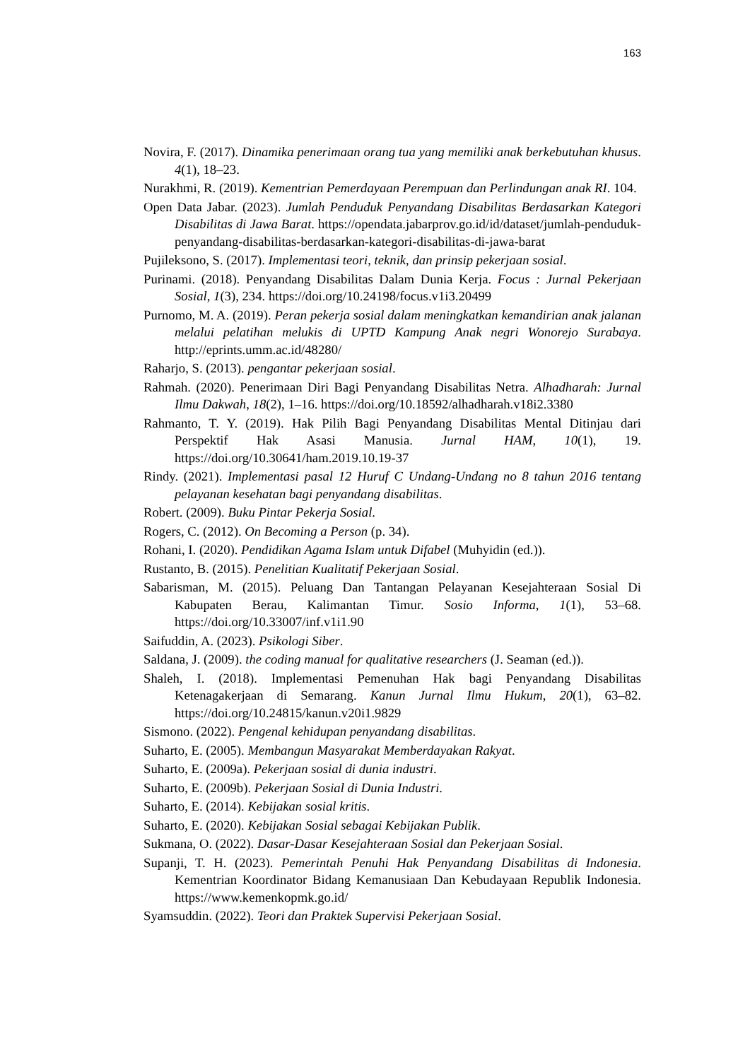163
Novira, F. (2017). Dinamika penerimaan orang tua yang memiliki anak berkebutuhan khusus. 4(1), 18–23.
Nurakhmi, R. (2019). Kementrian Pemerdayaan Perempuan dan Perlindungan anak RI. 104.
Open Data Jabar. (2023). Jumlah Penduduk Penyandang Disabilitas Berdasarkan Kategori Disabilitas di Jawa Barat. https://opendata.jabarprov.go.id/id/dataset/jumlah-penduduk-penyandang-disabilitas-berdasarkan-kategori-disabilitas-di-jawa-barat
Pujileksono, S. (2017). Implementasi teori, teknik, dan prinsip pekerjaan sosial.
Purinami. (2018). Penyandang Disabilitas Dalam Dunia Kerja. Focus : Jurnal Pekerjaan Sosial, 1(3), 234. https://doi.org/10.24198/focus.v1i3.20499
Purnomo, M. A. (2019). Peran pekerja sosial dalam meningkatkan kemandirian anak jalanan melalui pelatihan melukis di UPTD Kampung Anak negri Wonorejo Surabaya. http://eprints.umm.ac.id/48280/
Raharjo, S. (2013). pengantar pekerjaan sosial.
Rahmah. (2020). Penerimaan Diri Bagi Penyandang Disabilitas Netra. Alhadharah: Jurnal Ilmu Dakwah, 18(2), 1–16. https://doi.org/10.18592/alhadharah.v18i2.3380
Rahmanto, T. Y. (2019). Hak Pilih Bagi Penyandang Disabilitas Mental Ditinjau dari Perspektif Hak Asasi Manusia. Jurnal HAM, 10(1), 19. https://doi.org/10.30641/ham.2019.10.19-37
Rindy. (2021). Implementasi pasal 12 Huruf C Undang-Undang no 8 tahun 2016 tentang pelayanan kesehatan bagi penyandang disabilitas.
Robert. (2009). Buku Pintar Pekerja Sosial.
Rogers, C. (2012). On Becoming a Person (p. 34).
Rohani, I. (2020). Pendidikan Agama Islam untuk Difabel (Muhyidin (ed.)).
Rustanto, B. (2015). Penelitian Kualitatif Pekerjaan Sosial.
Sabarisman, M. (2015). Peluang Dan Tantangan Pelayanan Kesejahteraan Sosial Di Kabupaten Berau, Kalimantan Timur. Sosio Informa, 1(1), 53–68. https://doi.org/10.33007/inf.v1i1.90
Saifuddin, A. (2023). Psikologi Siber.
Saldana, J. (2009). the coding manual for qualitative researchers (J. Seaman (ed.)).
Shaleh, I. (2018). Implementasi Pemenuhan Hak bagi Penyandang Disabilitas Ketenagakerjaan di Semarang. Kanun Jurnal Ilmu Hukum, 20(1), 63–82. https://doi.org/10.24815/kanun.v20i1.9829
Sismono. (2022). Pengenal kehidupan penyandang disabilitas.
Suharto, E. (2005). Membangun Masyarakat Memberdayakan Rakyat.
Suharto, E. (2009a). Pekerjaan sosial di dunia industri.
Suharto, E. (2009b). Pekerjaan Sosial di Dunia Industri.
Suharto, E. (2014). Kebijakan sosial kritis.
Suharto, E. (2020). Kebijakan Sosial sebagai Kebijakan Publik.
Sukmana, O. (2022). Dasar-Dasar Kesejahteraan Sosial dan Pekerjaan Sosial.
Supanji, T. H. (2023). Pemerintah Penuhi Hak Penyandang Disabilitas di Indonesia. Kementrian Koordinator Bidang Kemanusiaan Dan Kebudayaan Republik Indonesia. https://www.kemenkopmk.go.id/
Syamsuddin. (2022). Teori dan Praktek Supervisi Pekerjaan Sosial.